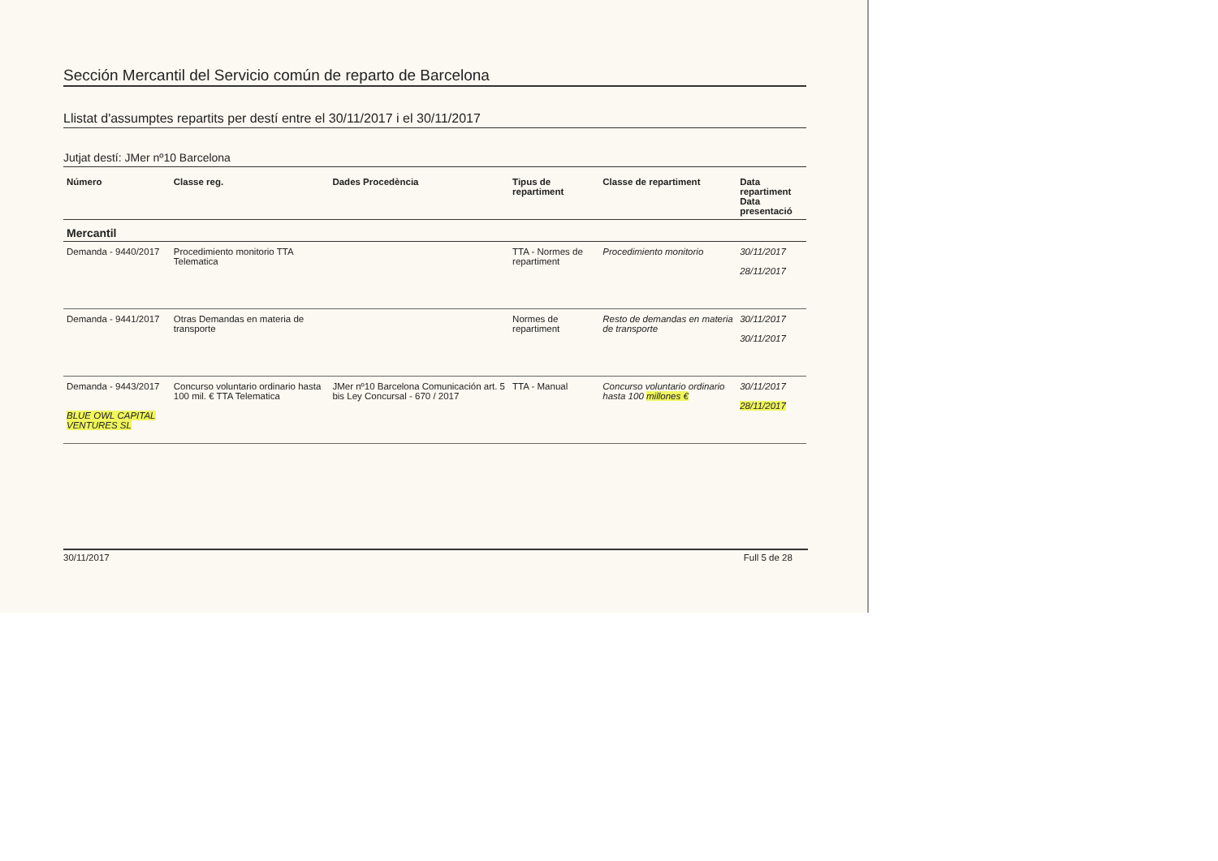Sección Mercantil del Servicio común de reparto de Barcelona
Llistat d'assumptes repartits per destí entre el 30/11/2017 i el 30/11/2017
Jutjat destí: JMer nº10 Barcelona
| Número | Classe reg. | Dades Procedència | Tipus de repartiment | Classe de repartiment | Data repartiment Data presentació |
| --- | --- | --- | --- | --- | --- |
| Mercantil | | | | | |
| Demanda - 9440/2017 | Procedimiento monitorio TTA Telematica | | TTA - Normes de repartiment | Procedimiento monitorio | 30/11/2017 28/11/2017 |
| Demanda - 9441/2017 | Otras Demandas en materia de transporte | | Normes de repartiment | Resto de demandas en materia de transporte | 30/11/2017 30/11/2017 |
| Demanda - 9443/2017 BLUE OWL CAPITAL VENTURES SL | Concurso voluntario ordinario hasta 100 mil. € TTA Telematica | JMer nº10 Barcelona Comunicación art. 5 bis Ley Concursal - 670 / 2017 | TTA - Manual | Concurso voluntario ordinario hasta 100 millones € | 30/11/2017 28/11/2017 |
30/11/2017 Full 5 de 28